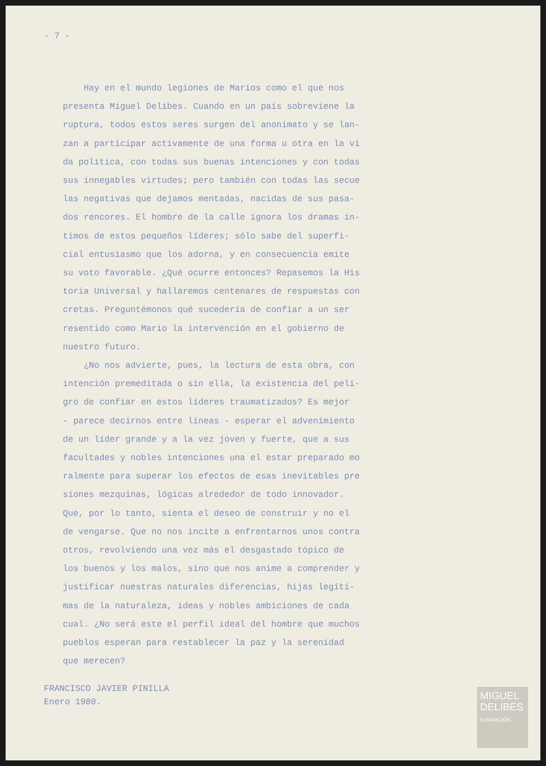- 7 -
Hay en el mundo legiones de Marios como el que nos presenta Miguel Delibes. Cuando en un país sobreviene la ruptura, todos estos seres surgen del anonimato y se lan- zan a participar activamente de una forma u otra en la vi da política, con todas sus buenas intenciones y con todas sus innegables virtudes; pero también con todas las secue las negativas que dejamos mentadas, nacidas de sus pasa- dos rencores. El hombre de la calle ignora los dramas ín- timos de estos pequeños líderes; sólo sabe del superfi- cial entusiasmo que los adorna, y en consecuencia emite su voto favorable. ¿Qué ocurre entonces? Repasemos la His toria Universal y hallaremos centenares de respuestas con cretas. Preguntémonos qué sucedería de confiar a un ser resentido como Mario la intervención en el gobierno de nuestro futuro. ¿No nos advierte, pues, la lectura de esta obra, con intención premeditada o sin ella, la existencia del peli- gro de confiar en estos líderes traumatizados? Es mejor - parece decirnos entre líneas - esperar el advenimiento de un líder grande y a la vez joven y fuerte, que a sus facultades y nobles intenciones una el estar preparado mo ralmente para superar los efectos de esas inevitables pre siones mezquinas, lógicas alrededor de todo innovador. Que, por lo tanto, sienta el deseo de construir y no el de vengarse. Que no nos incite a enfrentarnos unos contra otros, revolviendo una vez más el desgastado tópico de los buenos y los malos, sino que nos anime a comprender y justificar nuestras naturales diferencias, hijas legíti- mas de la naturaleza, ideas y nobles ambiciones de cada cual. ¿No será este el perfil ideal del hombre que muchos pueblos esperan para restablecer la paz y la serenidad que merecen?
FRANCISCO JAVIER PINILLA
Enero 1980.
MIGUEL DELIBES
FUNDACIÓN